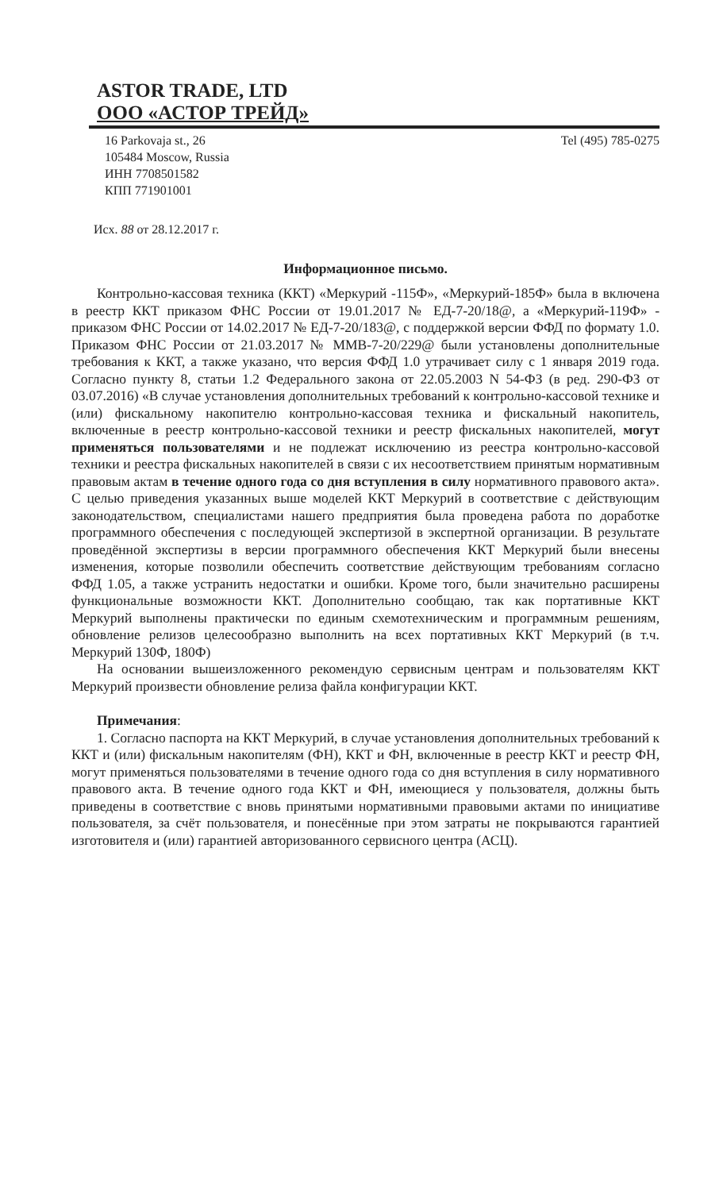ASTOR TRADE, LTD
ООО «АСТОР ТРЕЙД»
16 Parkovaja st., 26
105484 Moscow, Russia
ИНН 7708501582
КПП 771901001
Tel (495) 785-0275
Исх. 88 от 28.12.2017 г.
Информационное письмо.
Контрольно-кассовая техника (ККТ) «Меркурий -115Ф», «Меркурий-185Ф» была в включена в реестр ККТ приказом ФНС России от 19.01.2017 № ЕД-7-20/18@, а «Меркурий-119Ф» - приказом ФНС России от 14.02.2017 № ЕД-7-20/183@, с поддержкой версии ФФД по формату 1.0. Приказом ФНС России от 21.03.2017 № ММВ-7-20/229@ были установлены дополнительные требования к ККТ, а также указано, что версия ФФД 1.0 утрачивает силу с 1 января 2019 года. Согласно пункту 8, статьи 1.2 Федерального закона от 22.05.2003 N 54-ФЗ (в ред. 290-ФЗ от 03.07.2016) «В случае установления дополнительных требований к контрольно-кассовой технике и (или) фискальному накопителю контрольно-кассовая техника и фискальный накопитель, включенные в реестр контрольно-кассовой техники и реестр фискальных накопителей, могут применяться пользователями и не подлежат исключению из реестра контрольно-кассовой техники и реестра фискальных накопителей в связи с их несоответствием принятым нормативным правовым актам в течение одного года со дня вступления в силу нормативного правового акта». С целью приведения указанных выше моделей ККТ Меркурий в соответствие с действующим законодательством, специалистами нашего предприятия была проведена работа по доработке программного обеспечения с последующей экспертизой в экспертной организации. В результате проведённой экспертизы в версии программного обеспечения ККТ Меркурий были внесены изменения, которые позволили обеспечить соответствие действующим требованиям согласно ФФД 1.05, а также устранить недостатки и ошибки. Кроме того, были значительно расширены функциональные возможности ККТ. Дополнительно сообщаю, так как портативные ККТ Меркурий выполнены практически по единым схемотехническим и программным решениям, обновление релизов целесообразно выполнить на всех портативных ККТ Меркурий (в т.ч. Меркурий 130Ф, 180Ф)
На основании вышеизложенного рекомендую сервисным центрам и пользователям ККТ Меркурий произвести обновление релиза файла конфигурации ККТ.
Примечания:
1. Согласно паспорта на ККТ Меркурий, в случае установления дополнительных требований к ККТ и (или) фискальным накопителям (ФН), ККТ и ФН, включенные в реестр ККТ и реестр ФН, могут применяться пользователями в течение одного года со дня вступления в силу нормативного правового акта. В течение одного года ККТ и ФН, имеющиеся у пользователя, должны быть приведены в соответствие с вновь принятыми нормативными правовыми актами по инициативе пользователя, за счёт пользователя, и понесённые при этом затраты не покрываются гарантией изготовителя и (или) гарантией авторизованного сервисного центра (АСЦ).